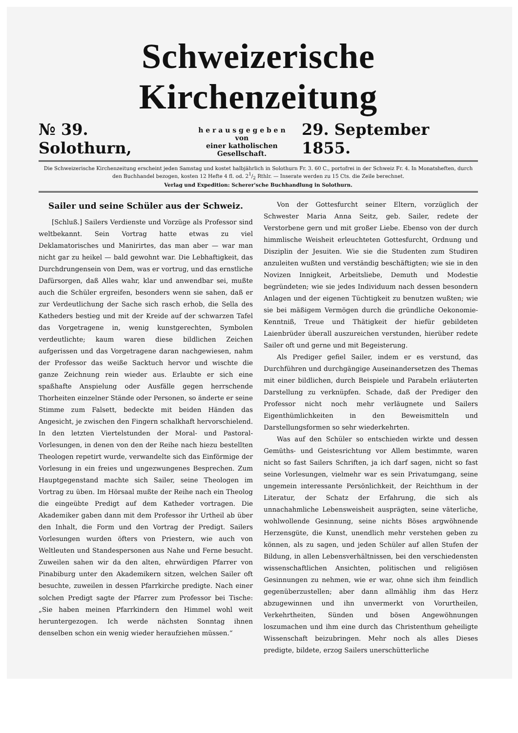Schweizerische Kirchenzeitung
№ 39. Solothurn, h e r a u s g e g e b e n
von
einer katholischen Gesellschaft. 29. September 1855.
Die Schweizerische Kirchenzeitung erscheint jeden Samstag und kostet halbjährlich in Solothurn Fr. 3. 60 C., portofrei in der Schweiz Fr. 4. In Monatsheften, durch den Buchhandel bezogen, kosten 12 Hefte 4 fl. od. 21/2 Rthlr. — Inserate werden zu 15 Cts. die Zeile berechnet.
Verlag und Expedition: Scherer'sche Buchhandlung in Solothurn.
Sailer und seine Schüler aus der Schweiz.
[Schluß.] Sailers Verdienste und Vorzüge als Professor sind weltbekannt. Sein Vortrag hatte etwas zu viel Deklamatorisches und Manirirtes, das man aber — war man nicht gar zu heikel — bald gewohnt war. Die Lebhaftigkeit, das Durchdrungensein von Dem, was er vortrug, und das ernstliche Dafürsorgen, daß Alles wahr, klar und anwendbar sei, mußte auch die Schüler ergreifen, besonders wenn sie sahen, daß er zur Verdeutlichung der Sache sich rasch erhob, die Sella des Katheders bestieg und mit der Kreide auf der schwarzen Tafel das Vorgetragene in, wenig kunstgerechten, Symbolen verdeutlichte; kaum waren diese bildlichen Zeichen aufgerissen und das Vorgetragene daran nachgewiesen, nahm der Professor das weiße Sacktuch hervor und wischte die ganze Zeichnung rein wieder aus. Erlaubte er sich eine spaßhafte Anspielung oder Ausfälle gegen herrschende Thorheiten einzelner Stände oder Personen, so änderte er seine Stimme zum Falsett, bedeckte mit beiden Händen das Angesicht, je zwischen den Fingern schalkhaft hervorschielend. In den letzten Viertelstunden der Moral- und Pastoral-Vorlesungen, in denen von den der Reihe nach hiezu bestellten Theologen repetirt wurde, verwandelte sich das Einförmige der Vorlesung in ein freies und ungezwungenes Besprechen. Zum Hauptgegenstand machte sich Sailer, seine Theologen im Vortrag zu üben. Im Hörsaal mußte der Reihe nach ein Theolog die eingeübte Predigt auf dem Katheder vortragen. Die Akademiker gaben dann mit dem Professor ihr Urtheil ab über den Inhalt, die Form und den Vortrag der Predigt. Sailers Vorlesungen wurden öfters von Priestern, wie auch von Weltleuten und Standespersonen aus Nahe und Ferne besucht. Zuweilen sahen wir da den alten, ehrwürdigen Pfarrer von Pinabiburg unter den Akademikern sitzen, welchen Sailer oft besuchte, zuweilen in dessen Pfarrkirche predigte. Nach einer solchen Predigt sagte der Pfarrer zum Professor bei Tische: „Sie haben meinen Pfarrkindern den Himmel wohl weit heruntergezogen. Ich werde nächsten Sonntag ihnen denselben schon ein wenig wieder heraufziehen müssen.“
Von der Gottesfurcht seiner Eltern, vorzüglich der Schwester Maria Anna Seitz, geb. Sailer, redete der Verstorbene gern und mit großer Liebe. Ebenso von der durch himmlische Weisheit erleuchteten Gottesfurcht, Ordnung und Disziplin der Jesuiten. Wie sie die Studenten zum Studiren anzuleiten wußten und verständig beschäftigten; wie sie in den Novizen Innigkeit, Arbeitsliebe, Demuth und Modestie begründeten; wie sie jedes Individuum nach dessen besondern Anlagen und der eigenen Tüchtigkeit zu benutzen wußten; wie sie bei mäßigem Vermögen durch die gründliche Oekonomie-Kenntniß, Treue und Thätigkeit der hiefür gebildeten Laienbrüder überall auszureichen verstunden, hierüber redete Sailer oft und gerne und mit Begeisterung.
Als Prediger gefiel Sailer, indem er es verstund, das Durchführen und durchgängige Auseinandersetzen des Themas mit einer bildlichen, durch Beispiele und Parabeln erläuterten Darstellung zu verknüpfen. Schade, daß der Prediger den Professor nicht noch mehr verläugnete und Sailers Eigenthümlichkeiten in den Beweismitteln und Darstellungsformen so sehr wiederkehrten.
Was auf den Schüler so entschieden wirkte und dessen Gemüths- und Geistesrichtung vor Allem bestimmte, waren nicht so fast Sailers Schriften, ja ich darf sagen, nicht so fast seine Vorlesungen, vielmehr war es sein Privatumgang, seine ungemein interessante Persönlichkeit, der Reichthum in der Literatur, der Schatz der Erfahrung, die sich als unnachahmliche Lebensweisheit ausprägten, seine väterliche, wohlwollende Gesinnung, seine nichts Böses argwöhnende Herzensgüte, die Kunst, unendlich mehr verstehen geben zu können, als zu sagen, und jeden Schüler auf allen Stufen der Bildung, in allen Lebensverhältnissen, bei den verschiedensten wissenschaftlichen Ansichten, politischen und religiösen Gesinnungen zu nehmen, wie er war, ohne sich ihm feindlich gegenüberzustellen; aber dann allmählig ihm das Herz abzugewinnen und ihn unvermerkt von Vorurtheilen, Verkehrtheiten, Sünden und bösen Angewöhnungen loszumachen und ihm eine durch das Christenthum geheiligte Wissenschaft beizubringen. Mehr noch als alles Dieses predigte, bildete, erzog Sailers unerschütterliche